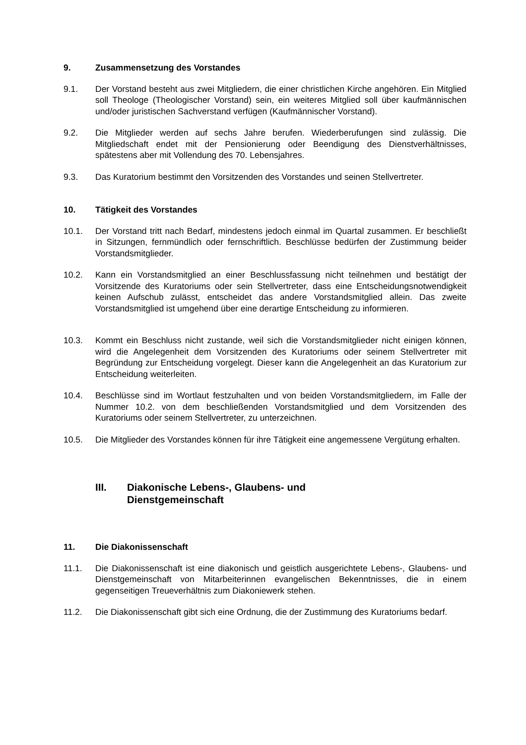9. Zusammensetzung des Vorstandes
9.1. Der Vorstand besteht aus zwei Mitgliedern, die einer christlichen Kirche angehören. Ein Mitglied soll Theologe (Theologischer Vorstand) sein, ein weiteres Mitglied soll über kaufmännischen und/oder juristischen Sachverstand verfügen (Kaufmännischer Vorstand).
9.2. Die Mitglieder werden auf sechs Jahre berufen. Wiederberufungen sind zulässig. Die Mitgliedschaft endet mit der Pensionierung oder Beendigung des Dienstverhältnisses, spätestens aber mit Vollendung des 70. Lebensjahres.
9.3. Das Kuratorium bestimmt den Vorsitzenden des Vorstandes und seinen Stellvertreter.
10. Tätigkeit des Vorstandes
10.1. Der Vorstand tritt nach Bedarf, mindestens jedoch einmal im Quartal zusammen. Er beschließt in Sitzungen, fernmündlich oder fernschriftlich. Beschlüsse bedürfen der Zustimmung beider Vorstandsmitglieder.
10.2. Kann ein Vorstandsmitglied an einer Beschlussfassung nicht teilnehmen und bestätigt der Vorsitzende des Kuratoriums oder sein Stellvertreter, dass eine Entscheidungsnotwendigkeit keinen Aufschub zulässt, entscheidet das andere Vorstandsmitglied allein. Das zweite Vorstandsmitglied ist umgehend über eine derartige Entscheidung zu informieren.
10.3. Kommt ein Beschluss nicht zustande, weil sich die Vorstandsmitglieder nicht einigen können, wird die Angelegenheit dem Vorsitzenden des Kuratoriums oder seinem Stellvertreter mit Begründung zur Entscheidung vorgelegt. Dieser kann die Angelegenheit an das Kuratorium zur Entscheidung weiterleiten.
10.4. Beschlüsse sind im Wortlaut festzuhalten und von beiden Vorstandsmitgliedern, im Falle der Nummer 10.2. von dem beschließenden Vorstandsmitglied und dem Vorsitzenden des Kuratoriums oder seinem Stellvertreter, zu unterzeichnen.
10.5. Die Mitglieder des Vorstandes können für ihre Tätigkeit eine angemessene Vergütung erhalten.
III. Diakonische Lebens-, Glaubens- und
Dienstgemeinschaft
11. Die Diakonissenschaft
11.1. Die Diakonissenschaft ist eine diakonisch und geistlich ausgerichtete Lebens-, Glaubens- und Dienstgemeinschaft von Mitarbeiterinnen evangelischen Bekenntnisses, die in einem gegenseitigen Treueverhältnis zum Diakoniewerk stehen.
11.2. Die Diakonissenschaft gibt sich eine Ordnung, die der Zustimmung des Kuratoriums bedarf.